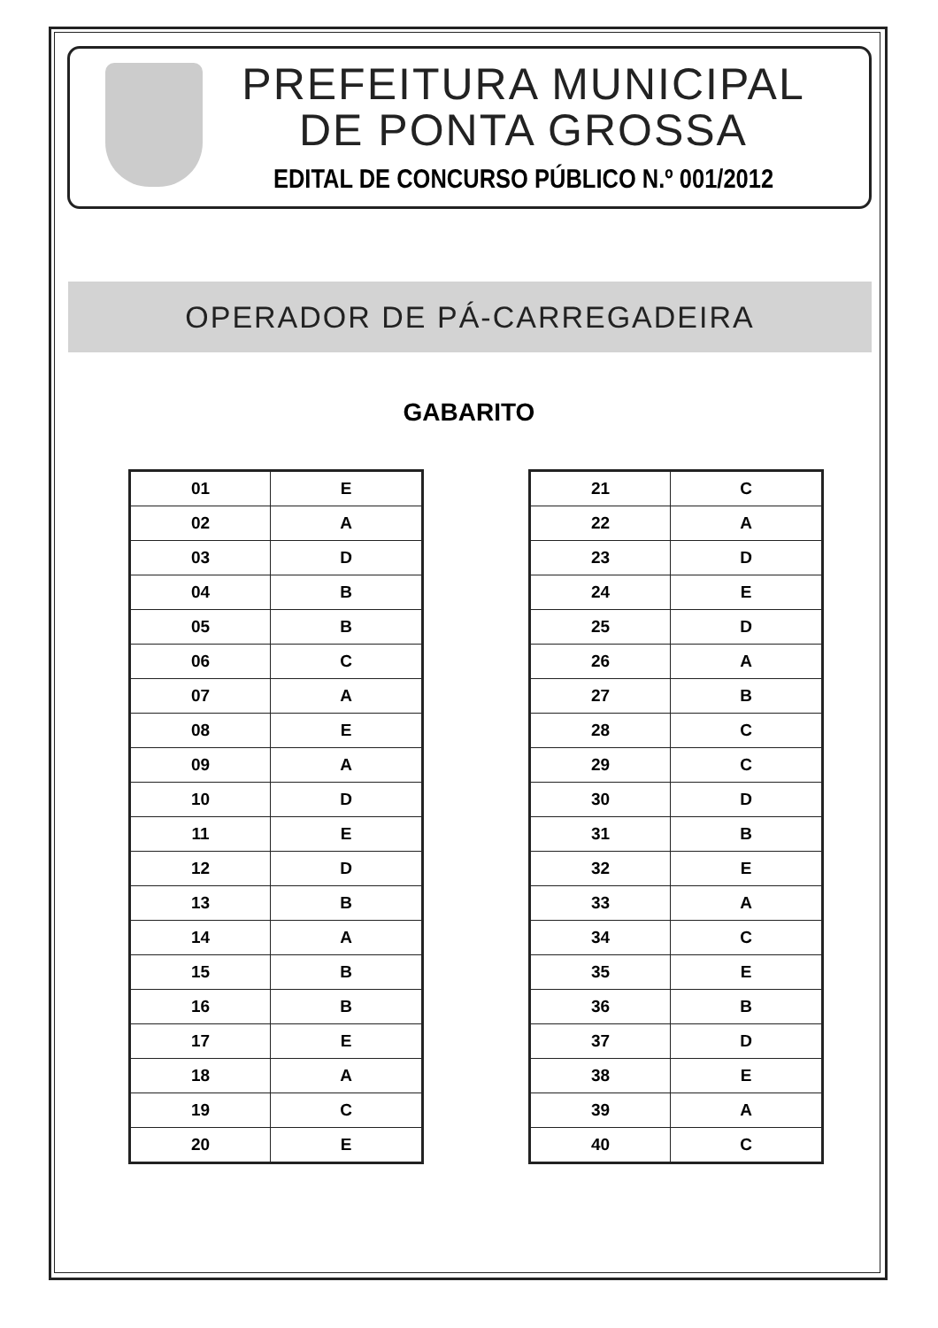PREFEITURA MUNICIPAL
DE PONTA GROSSA
EDITAL DE CONCURSO PÚBLICO N.º 001/2012
OPERADOR DE PÁ-CARREGADEIRA
GABARITO
| 01 | E |
| 02 | A |
| 03 | D |
| 04 | B |
| 05 | B |
| 06 | C |
| 07 | A |
| 08 | E |
| 09 | A |
| 10 | D |
| 11 | E |
| 12 | D |
| 13 | B |
| 14 | A |
| 15 | B |
| 16 | B |
| 17 | E |
| 18 | A |
| 19 | C |
| 20 | E |
| 21 | C |
| 22 | A |
| 23 | D |
| 24 | E |
| 25 | D |
| 26 | A |
| 27 | B |
| 28 | C |
| 29 | C |
| 30 | D |
| 31 | B |
| 32 | E |
| 33 | A |
| 34 | C |
| 35 | E |
| 36 | B |
| 37 | D |
| 38 | E |
| 39 | A |
| 40 | C |